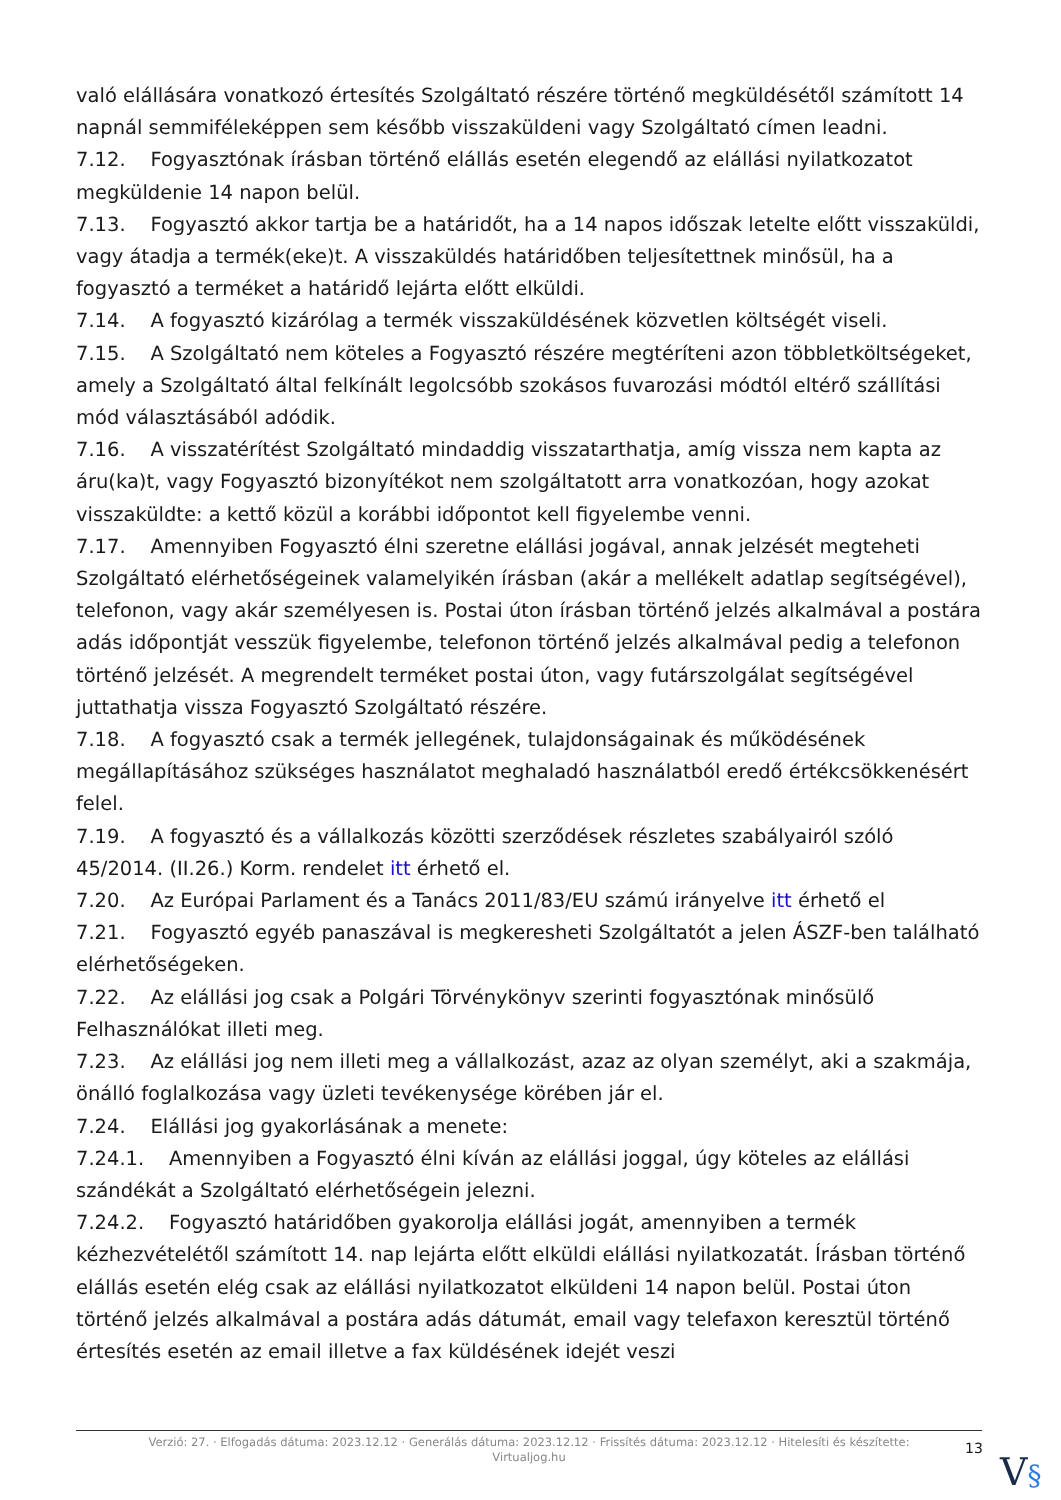való elállására vonatkozó értesítés Szolgáltató részére történő megküldésétől számított 14 napnál semmiféleképpen sem később visszaküldeni vagy Szolgáltató címen leadni.
7.12. Fogyasztónak írásban történő elállás esetén elegendő az elállási nyilatkozatot megküldenie 14 napon belül.
7.13. Fogyasztó akkor tartja be a határidőt, ha a 14 napos időszak letelte előtt visszaküldi, vagy átadja a termék(eke)t. A visszaküldés határidőben teljesítettnek minősül, ha a fogyasztó a terméket a határidő lejárta előtt elküldi.
7.14. A fogyasztó kizárólag a termék visszaküldésének közvetlen költségét viseli.
7.15. A Szolgáltató nem köteles a Fogyasztó részére megtéríteni azon többletköltségeket, amely a Szolgáltató által felkínált legolcsóbb szokásos fuvarozási módtól eltérő szállítási mód választásából adódik.
7.16. A visszatérítést Szolgáltató mindaddig visszatarthatja, amíg vissza nem kapta az áru(ka)t, vagy Fogyasztó bizonyítékot nem szolgáltatott arra vonatkozóan, hogy azokat visszaküldte: a kettő közül a korábbi időpontot kell figyelembe venni.
7.17. Amennyiben Fogyasztó élni szeretne elállási jogával, annak jelzését megteheti Szolgáltató elérhetőségeinek valamelyikén írásban (akár a mellékelt adatlap segítségével), telefonon, vagy akár személyesen is. Postai úton írásban történő jelzés alkalmával a postára adás időpontját vesszük figyelembe, telefonon történő jelzés alkalmával pedig a telefonon történő jelzését. A megrendelt terméket postai úton, vagy futárszolgálat segítségével juttathatja vissza Fogyasztó Szolgáltató részére.
7.18. A fogyasztó csak a termék jellegének, tulajdonságainak és működésének megállapításához szükséges használatot meghaladó használatból eredő értékcsökkenésért felel.
7.19. A fogyasztó és a vállalkozás közötti szerződések részletes szabályairól szóló 45/2014. (II.26.) Korm. rendelet itt érhető el.
7.20. Az Európai Parlament és a Tanács 2011/83/EU számú irányelve itt érhető el
7.21. Fogyasztó egyéb panaszával is megkeresheti Szolgáltatót a jelen ÁSZF-ben található elérhetőségeken.
7.22. Az elállási jog csak a Polgári Törvénykönyv szerinti fogyasztónak minősülő Felhasználókat illeti meg.
7.23. Az elállási jog nem illeti meg a vállalkozást, azaz az olyan személyt, aki a szakmája, önálló foglalkozása vagy üzleti tevékenysége körében jár el.
7.24. Elállási jog gyakorlásának a menete:
7.24.1. Amennyiben a Fogyasztó élni kíván az elállási joggal, úgy köteles az elállási szándékát a Szolgáltató elérhetőségein jelezni.
7.24.2. Fogyasztó határidőben gyakorolja elállási jogát, amennyiben a termék kézhezvételétől számított 14. nap lejárta előtt elküldi elállási nyilatkozatát. Írásban történő elállás esetén elég csak az elállási nyilatkozatot elküldeni 14 napon belül. Postai úton történő jelzés alkalmával a postára adás dátumát, email vagy telefaxon keresztül történő értesítés esetén az email illetve a fax küldésének idejét veszi
Verzió: 27. · Elfogadás dátuma: 2023.12.12 · Generálás dátuma: 2023.12.12 · Frissítés dátuma: 2023.12.12 · Hitelesíti és készítette:
Virtualjog.hu
13
V§